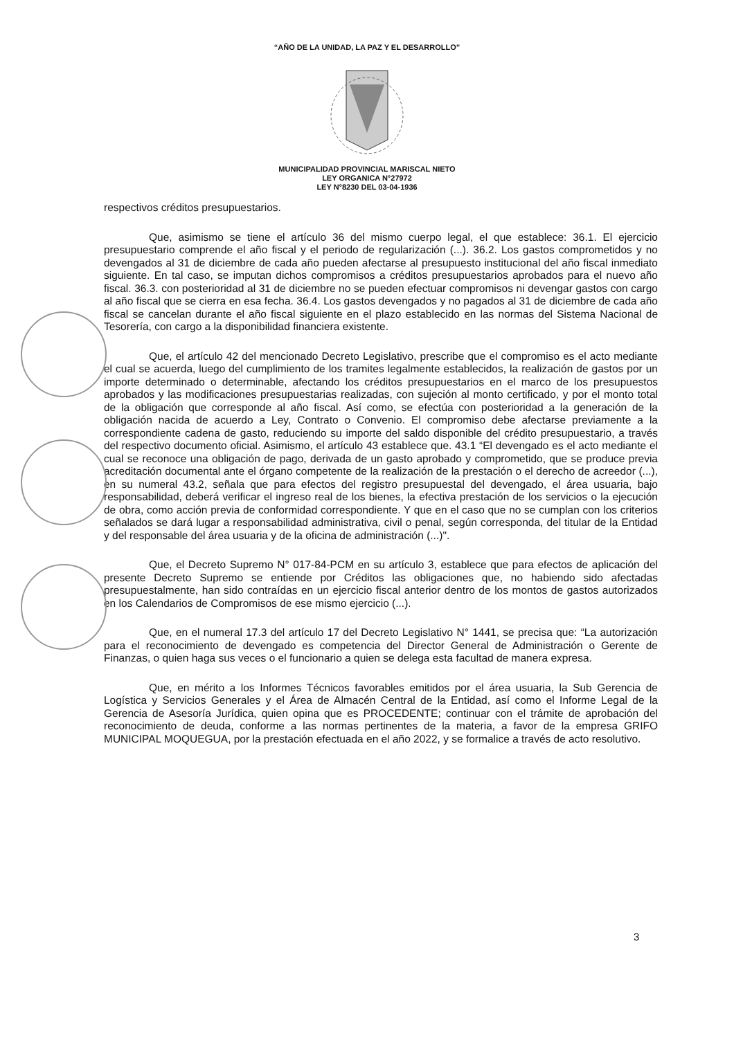“AÑO DE LA UNIDAD, LA PAZ Y EL DESARROLLO”
MUNICIPALIDAD PROVINCIAL MARISCAL NIETO
LEY ORGANICA N°27972
LEY N°8230 DEL 03-04-1936
respectivos créditos presupuestarios.
Que, asimismo se tiene el artículo 36 del mismo cuerpo legal, el que establece: 36.1. El ejercicio presupuestario comprende el año fiscal y el periodo de regularización (...). 36.2. Los gastos comprometidos y no devengados al 31 de diciembre de cada año pueden afectarse al presupuesto institucional del año fiscal inmediato siguiente. En tal caso, se imputan dichos compromisos a créditos presupuestarios aprobados para el nuevo año fiscal. 36.3. con posterioridad al 31 de diciembre no se pueden efectuar compromisos ni devengar gastos con cargo al año fiscal que se cierra en esa fecha. 36.4. Los gastos devengados y no pagados al 31 de diciembre de cada año fiscal se cancelan durante el año fiscal siguiente en el plazo establecido en las normas del Sistema Nacional de Tesorería, con cargo a la disponibilidad financiera existente.
Que, el artículo 42 del mencionado Decreto Legislativo, prescribe que el compromiso es el acto mediante el cual se acuerda, luego del cumplimiento de los tramites legalmente establecidos, la realización de gastos por un importe determinado o determinable, afectando los créditos presupuestarios en el marco de los presupuestos aprobados y las modificaciones presupuestarias realizadas, con sujeción al monto certificado, y por el monto total de la obligación que corresponde al año fiscal. Así como, se efectúa con posterioridad a la generación de la obligación nacida de acuerdo a Ley, Contrato o Convenio. El compromiso debe afectarse previamente a la correspondiente cadena de gasto, reduciendo su importe del saldo disponible del crédito presupuestario, a través del respectivo documento oficial. Asimismo, el artículo 43 establece que. 43.1 “El devengado es el acto mediante el cual se reconoce una obligación de pago, derivada de un gasto aprobado y comprometido, que se produce previa acreditación documental ante el órgano competente de la realización de la prestación o el derecho de acreedor (...), en su numeral 43.2, señala que para efectos del registro presupuestal del devengado, el área usuaria, bajo responsabilidad, deberá verificar el ingreso real de los bienes, la efectiva prestación de los servicios o la ejecución de obra, como acción previa de conformidad correspondiente. Y que en el caso que no se cumplan con los criterios señalados se dará lugar a responsabilidad administrativa, civil o penal, según corresponda, del titular de la Entidad y del responsable del área usuaria y de la oficina de administración (...)".
Que, el Decreto Supremo N° 017-84-PCM en su artículo 3, establece que para efectos de aplicación del presente Decreto Supremo se entiende por Créditos las obligaciones que, no habiendo sido afectadas presupuestalmente, han sido contraídas en un ejercicio fiscal anterior dentro de los montos de gastos autorizados en los Calendarios de Compromisos de ese mismo ejercicio (...).
Que, en el numeral 17.3 del artículo 17 del Decreto Legislativo N° 1441, se precisa que: “La autorización para el reconocimiento de devengado es competencia del Director General de Administración o Gerente de Finanzas, o quien haga sus veces o el funcionario a quien se delega esta facultad de manera expresa.
Que, en mérito a los Informes Técnicos favorables emitidos por el área usuaria, la Sub Gerencia de Logística y Servicios Generales y el Área de Almacén Central de la Entidad, así como el Informe Legal de la Gerencia de Asesoría Jurídica, quien opina que es PROCEDENTE; continuar con el trámite de aprobación del reconocimiento de deuda, conforme a las normas pertinentes de la materia, a favor de la empresa GRIFO MUNICIPAL MOQUEGUA, por la prestación efectuada en el año 2022, y se formalice a través de acto resolutivo.
3